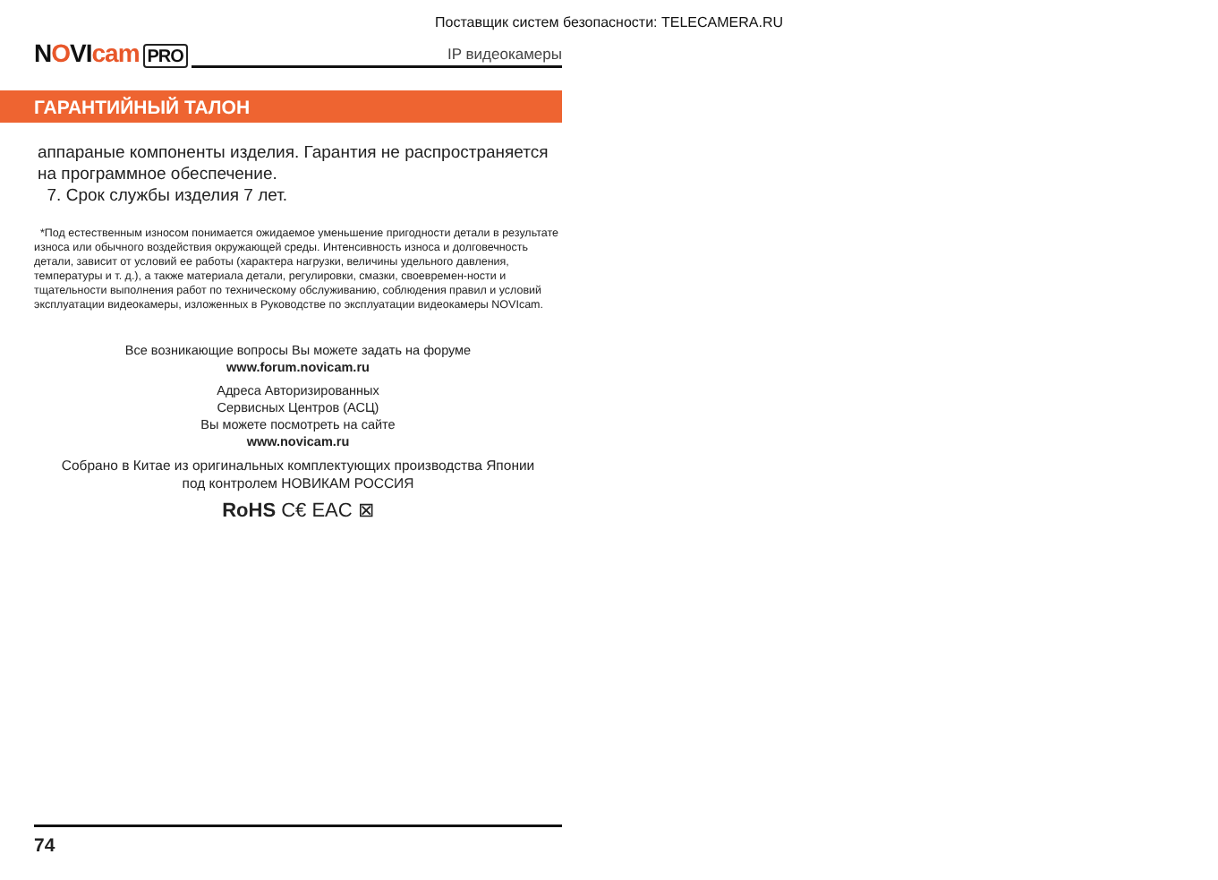Поставщик систем безопасности: TELECAMERA.RU
NOVIcam
PRO
IP видеокамеры
ГАРАНТИЙНЫЙ ТАЛОН
аппараные компоненты изделия. Гарантия не распространяется на программное обеспечение.
7. Срок службы изделия 7 лет.
*Под естественным износом понимается ожидаемое уменьшение пригодности детали в результате износа или обычного воздействия окружающей среды. Интенсивность износа и долговечность детали, зависит от условий ее работы (характера нагрузки, величины удельного давления, температуры и т. д.), а также материала детали, регулировки, смазки, своевремен-ности и тщательности выполнения работ по техническому обслуживанию, соблюдения правил и условий эксплуатации видеокамеры, изложенных в Руководстве по эксплуатации видеокамеры NOVIcam.
Все возникающие вопросы Вы можете задать на форуме
www.forum.novicam.ru
Адреса Авторизированных
Сервисных Центров (АСЦ)
Вы можете посмотреть на сайте
www.novicam.ru
Собрано в Китае из оригинальных комплектующих производства Японии
под контролем НОВИКАМ РОССИЯ
RoHS C€ EAC ⊠
74